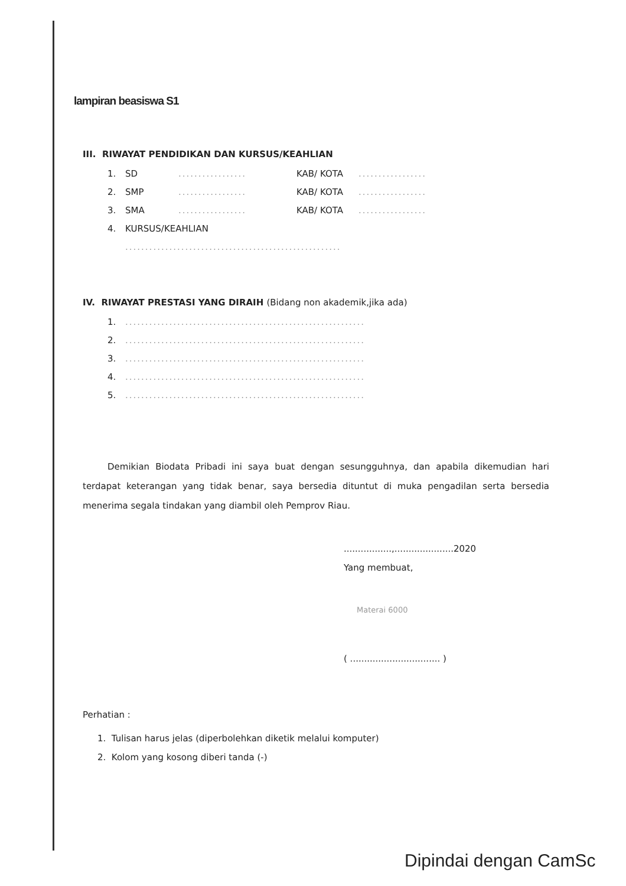lampiran beasiswa S1
III. RIWAYAT PENDIDIKAN DAN KURSUS/KEAHLIAN
1. SD................. KAB/ KOTA.................
2. SMP................. KAB/ KOTA.................
3. SMA................. KAB/ KOTA.................
4. KURSUS/KEAHLIAN
......................................................
IV. RIWAYAT PRESTASI YANG DIRAIH (Bidang non akademik,jika ada)
1.............................................................
2.............................................................
3.............................................................
4.............................................................
5.............................................................
Demikian Biodata Pribadi ini saya buat dengan sesungguhnya, dan apabila dikemudian hari terdapat keterangan yang tidak benar, saya bersedia dituntut di muka pengadilan serta bersedia menerima segala tindakan yang diambil oleh Pemprov Riau.
.................,.....................2020
Yang membuat,
Materai 6000
( ................................ )
Perhatian :
1. Tulisan harus jelas (diperbolehkan diketik melalui komputer)
2. Kolom yang kosong diberi tanda (-)
Dipindai dengan CamSc